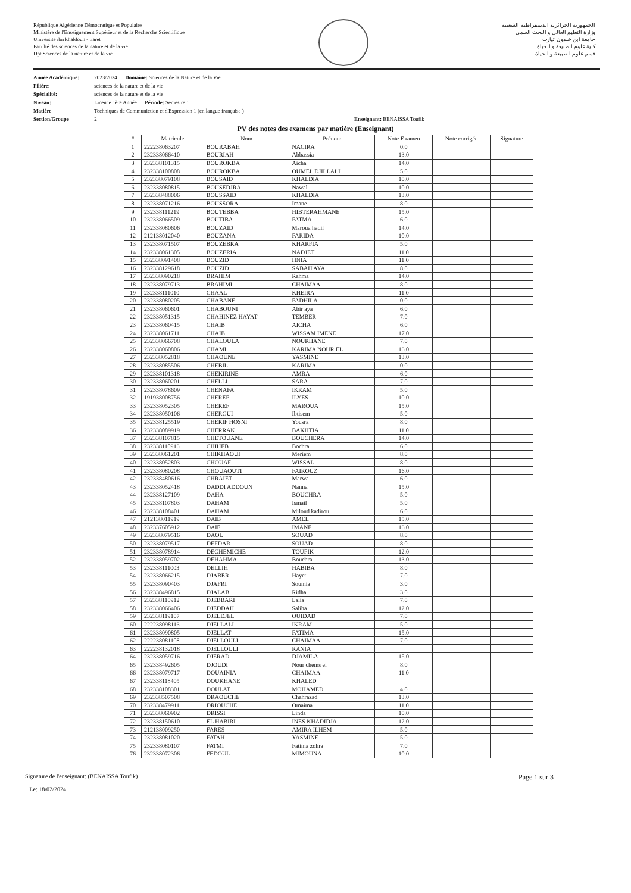République Algérienne Démocratique et Populaire
Ministère de l'Enseignement Supérieur et de la Recherche Scientifique
Université ibn khaldoun - tiaret
Faculté des sciences de la nature et de la vie
Dpt Sciences de la nature et de la vie
الجمهورية الجزائرية الديمقراطية الشعبية
وزارة التعليم العالي و البحث العلمي
جامعة ابن خلدون تيارت
كلية علوم الطبيعة و الحياة
قسم علوم الطبيعة و الحياة
Année Académique: 2023/2024 Domaine: Sciences de la Nature et de la Vie
Filière: sciences de la nature et de la vie
Spécialité: sciences de la nature et de la vie
Niveau: Licence 1ère Année Période: Semestre 1
Matière Techniques de Communiction et d'Expression 1 (en langue française )
Section/Groupe 2 Enseignant: BENAISSA Toufik
PV des notes des examens par matière (Enseignant)
| # | Matricule | Nom | Prénom | Note Examen | Note corrigée | Signature |
| --- | --- | --- | --- | --- | --- | --- |
| 1 | 222238063207 | BOURABAH | NACIRA | 0.0 | | |
| 2 | 232338066410 | BOURIAH | Abbassia | 13.0 | | |
| 3 | 232338101315 | BOUROKBA | Aicha | 14.0 | | |
| 4 | 232338100808 | BOUROKBA | OUMEL DJILLALI | 5.0 | | |
| 5 | 232338079108 | BOUSAID | KHALDIA | 10.0 | | |
| 6 | 232338080815 | BOUSEDJRA | Nawal | 10.0 | | |
| 7 | 232338488006 | BOUSSAID | KHALDIA | 13.0 | | |
| 8 | 232338071216 | BOUSSORA | Imane | 8.0 | | |
| 9 | 232338111219 | BOUTEBBA | HIBTERAHMANE | 15.0 | | |
| 10 | 232338066509 | BOUTIBA | FATMA | 6.0 | | |
| 11 | 232338080606 | BOUZAID | Maroua hadil | 14.0 | | |
| 12 | 212138012040 | BOUZANA | FARIDA | 10.0 | | |
| 13 | 232338071507 | BOUZEBRA | KHARFIA | 5.0 | | |
| 14 | 232338061305 | BOUZERIA | NADJET | 11.0 | | |
| 15 | 232338091408 | BOUZID | HNIA | 11.0 | | |
| 16 | 232338129618 | BOUZID | SABAH AYA | 8.0 | | |
| 17 | 232338090218 | BRAHIM | Rahma | 14.0 | | |
| 18 | 232338079713 | BRAHIMI | CHAIMAA | 8.0 | | |
| 19 | 232338111010 | CHAAL | KHEIRA | 11.0 | | |
| 20 | 232338080205 | CHABANE | FADHILA | 0.0 | | |
| 21 | 232338060601 | CHABOUNI | Abir aya | 6.0 | | |
| 22 | 232338051315 | CHAHINEZ HAYAT | TEMBER | 7.0 | | |
| 23 | 232338060415 | CHAIB | AICHA | 6.0 | | |
| 24 | 232338061711 | CHAIB | WISSAM IMENE | 17.0 | | |
| 25 | 232338066708 | CHALOULA | NOURHANE | 7.0 | | |
| 26 | 232338060806 | CHAMI | KARIMA NOUR EL | 16.0 | | |
| 27 | 232338052818 | CHAOUNE | YASMINE | 13.0 | | |
| 28 | 232338085506 | CHEBIL | KARIMA | 0.0 | | |
| 29 | 232338101318 | CHEKIRINE | AMRA | 6.0 | | |
| 30 | 232338060201 | CHELLI | SARA | 7.0 | | |
| 31 | 232338078609 | CHENAFA | IKRAM | 5.0 | | |
| 32 | 191938008756 | CHEREF | ILYES | 10.0 | | |
| 33 | 232338052305 | CHEREF | MAROUA | 15.0 | | |
| 34 | 232338050106 | CHERGUI | Ibtisem | 5.0 | | |
| 35 | 232338125519 | CHERIF HOSNI | Yousra | 8.0 | | |
| 36 | 232338089919 | CHERRAK | BAKHTIA | 11.0 | | |
| 37 | 232338107815 | CHETOUANE | BOUCHERA | 14.0 | | |
| 38 | 232338110916 | CHIHEB | Bochra | 6.0 | | |
| 39 | 232338061201 | CHIKHAOUI | Meriem | 8.0 | | |
| 40 | 232338052803 | CHOUAF | WISSAL | 8.0 | | |
| 41 | 232338080208 | CHOUAOUTI | FAIROUZ | 16.0 | | |
| 42 | 232338480616 | CHRAIET | Marwa | 6.0 | | |
| 43 | 232338052418 | DADDI ADDOUN | Nanna | 15.0 | | |
| 44 | 232338127109 | DAHA | BOUCHRA | 5.0 | | |
| 45 | 232338107803 | DAHAM | Ismail | 5.0 | | |
| 46 | 232338108401 | DAHAM | Miloud kadirou | 6.0 | | |
| 47 | 212138011919 | DAIB | AMEL | 15.0 | | |
| 48 | 232337605912 | DAIF | IMANE | 16.0 | | |
| 49 | 232338079516 | DAOU | SOUAD | 8.0 | | |
| 50 | 232338079517 | DEFDAR | SOUAD | 8.0 | | |
| 51 | 232338078914 | DEGHEMICHE | TOUFIK | 12.0 | | |
| 52 | 232338059702 | DEHAHMA | Bouchra | 13.0 | | |
| 53 | 232338111003 | DELLIH | HABIBA | 8.0 | | |
| 54 | 232338066215 | DJABER | Hayet | 7.0 | | |
| 55 | 232338090403 | DJAFRI | Soumia | 3.0 | | |
| 56 | 232338496815 | DJALAB | Ridha | 3.0 | | |
| 57 | 232338110912 | DJEBBARI | Lalia | 7.0 | | |
| 58 | 232338066406 | DJEDDAH | Saliha | 12.0 | | |
| 59 | 232338119107 | DJELDJEL | OUIDAD | 7.0 | | |
| 60 | 222238098116 | DJELLALI | IKRAM | 5.0 | | |
| 61 | 232338090805 | DJELLAT | FATIMA | 15.0 | | |
| 62 | 222238081108 | DJELLOULI | CHAIMAA | 7.0 | | |
| 63 | 222238132018 | DJELLOULI | RANIA | | | |
| 64 | 232338059716 | DJERAD | DJAMILA | 15.0 | | |
| 65 | 232338492605 | DJOUDI | Nour chems el | 8.0 | | |
| 66 | 232338079717 | DOUAINIA | CHAIMAA | 11.0 | | |
| 67 | 232338118405 | DOUKHANE | KHALED | | | |
| 68 | 232338108301 | DOULAT | MOHAMED | 4.0 | | |
| 69 | 232338507508 | DRAOUCHE | Chahrazad | 13.0 | | |
| 70 | 232338479911 | DRIOUCHE | Omaima | 11.0 | | |
| 71 | 232338060902 | DRISSI | Linda | 10.0 | | |
| 72 | 232338150610 | EL HABIRI | INES KHADIDJA | 12.0 | | |
| 73 | 212138009250 | FARES | AMIRA ILHEM | 5.0 | | |
| 74 | 232338081020 | FATAH | YASMINE | 5.0 | | |
| 75 | 232338080107 | FATMI | Fatima zohra | 7.0 | | |
| 76 | 232338072306 | FEDOUL | MIMOUNA | 10.0 | | |
Signature de l'enseignant: (BENAISSA Toufik)
Le: 18/02/2024
Page 1 sur 3